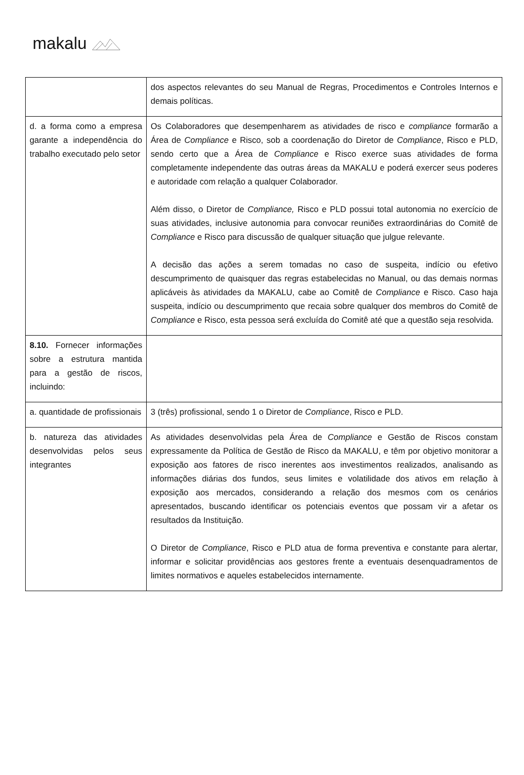makalu
| | dos aspectos relevantes do seu Manual de Regras, Procedimentos e Controles Internos e demais políticas. |
| d. a forma como a empresa garante a independência do trabalho executado pelo setor | Os Colaboradores que desempenharem as atividades de risco e compliance formarão a Área de Compliance e Risco, sob a coordenação do Diretor de Compliance , Risco e PLD, sendo certo que a Área de Compliance e Risco exerce suas atividades de forma completamente independente das outras áreas da MAKALU e poderá exercer seus poderes e autoridade com relação a qualquer Colaborador. Além disso, o Diretor de Compliance, Risco e PLD possui total autonomia no exercício de suas atividades, inclusive autonomia para convocar reuniões extraordinárias do Comitê de Compliance e Risco para discussão de qualquer situação que julgue relevante. A decisão das ações a serem tomadas no caso de suspeita, indício ou efetivo descumprimento de quaisquer das regras estabelecidas no Manual, ou das demais normas aplicáveis às atividades da MAKALU, cabe ao Comitê de Compliance e Risco. Caso haja suspeita, indício ou descumprimento que recaia sobre qualquer dos membros do Comitê de Compliance e Risco, esta pessoa será excluída do Comitê até que a questão seja resolvida. |
| 8.10. Fornecer informações sobre a estrutura mantida para a gestão de riscos, incluindo: | |
| a. quantidade de profissionais | 3 (três) profissional, sendo 1 o Diretor de Compliance , Risco e PLD. |
| b. natureza das atividades desenvolvidas pelos seus integrantes | As atividades desenvolvidas pela Área de Compliance e Gestão de Riscos constam expressamente da Política de Gestão de Risco da MAKALU, e têm por objetivo monitorar a exposição aos fatores de risco inerentes aos investimentos realizados, analisando as informações diárias dos fundos, seus limites e volatilidade dos ativos em relação à exposição aos mercados, considerando a relação dos mesmos com os cenários apresentados, buscando identificar os potenciais eventos que possam vir a afetar os resultados da Instituição. O Diretor de Compliance , Risco e PLD atua de forma preventiva e constante para alertar, informar e solicitar providências aos gestores frente a eventuais desenquadramentos de limites normativos e aqueles estabelecidos internamente. |